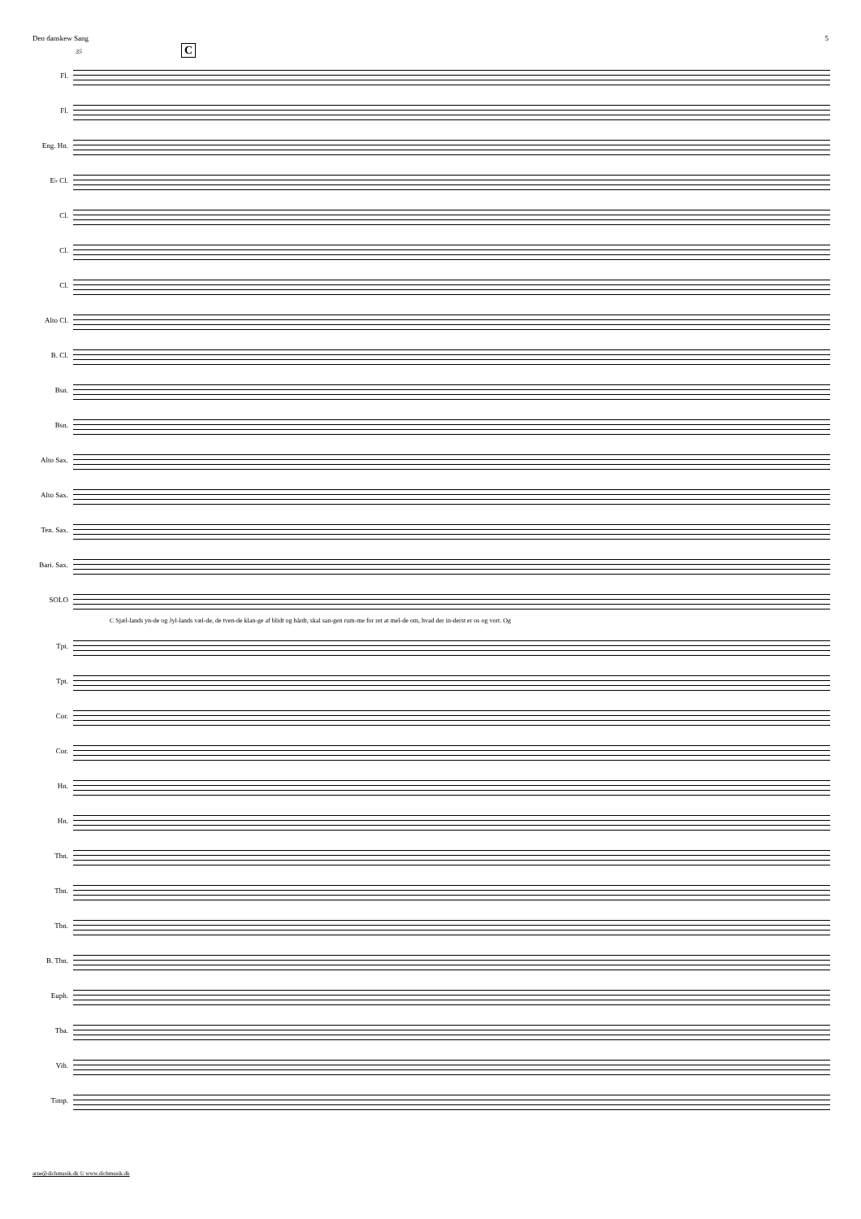Den danskew Sang 5
35 C
Fl.
Fl.
Eng. Hn.
E♭ Cl.
Cl.
Cl.
Cl.
Alto Cl.
B. Cl.
Bsn.
Bsn.
Alto Sax.
Alto Sax.
Ten. Sax.
Bari. Sax.
SOLO
C Sjæl-lands yn-de og Jyl-lands væl-de, de tven-de klan-ge af blidt og hårdt, skal san-gen rum-me for ret at mel-de om, hvad der in-derst er os og vort. Og
Tpt.
Tpt.
Cor.
Cor.
Hn.
Hn.
Tbn.
Tbn.
Tbn.
B. Tbn.
Euph.
Tba.
Vib.
Timp.
arne@dichmusik.dk © www.dichmusik.dk